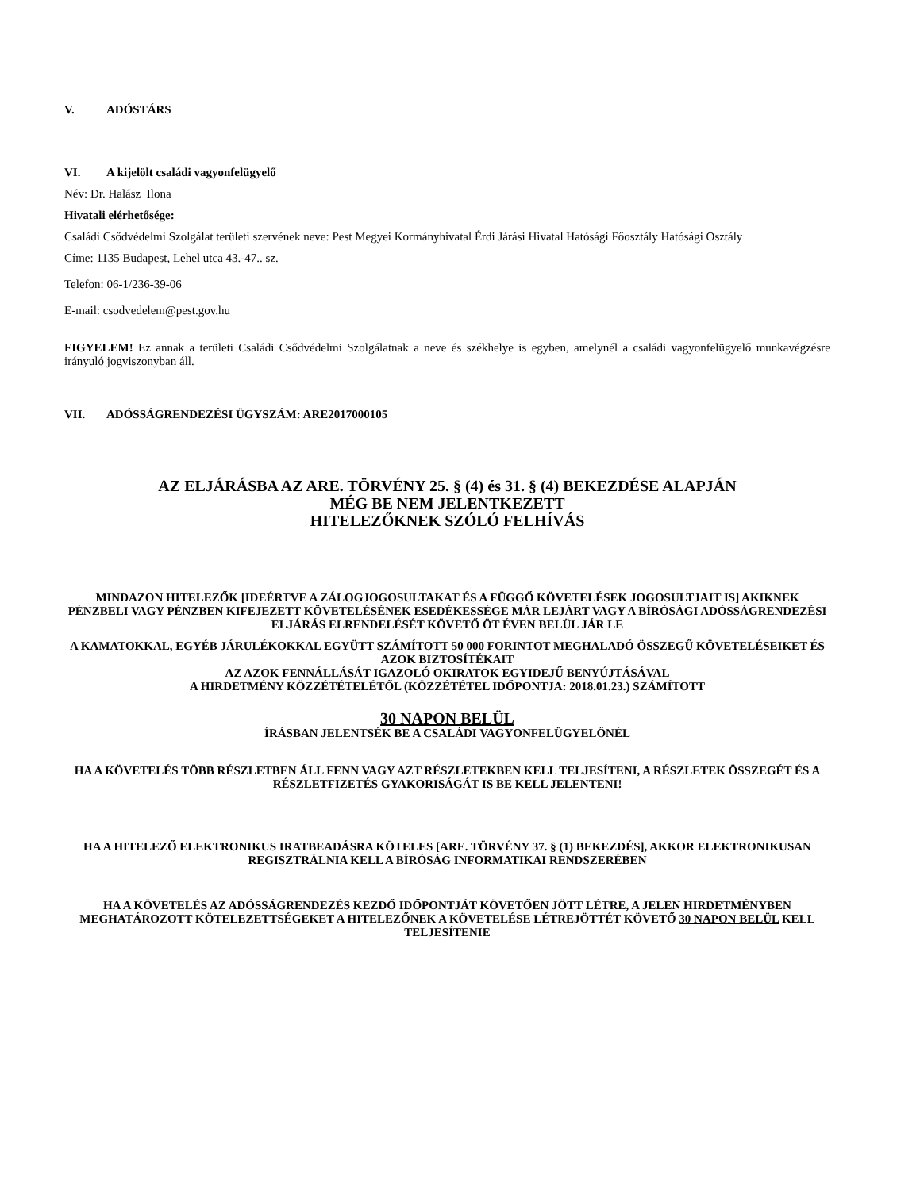V. ADÓSTÁRS
VI. A kijelölt családi vagyonfelügyelő
Név: Dr. Halász Ilona
Hivatali elérhetősége:
Családi Csődvédelmi Szolgálat területi szervének neve: Pest Megyei Kormányhivatal Érdi Járási Hivatal Hatósági Főosztály Hatósági Osztály
Címe: 1135 Budapest, Lehel utca 43.-47.. sz.
Telefon: 06-1/236-39-06
E-mail: csodvedelem@pest.gov.hu
FIGYELEM! Ez annak a területi Családi Csődvédelmi Szolgálatnak a neve és székhelye is egyben, amelynél a családi vagyonfelügyelő munkavégzésre irányuló jogviszonyban áll.
VII. ADÓSSÁGRENDEZÉSI ÜGYSZÁM: ARE2017000105
AZ ELJÁRÁSBA AZ ARE. TÖRVÉNY 25. § (4) és 31. § (4) BEKEZDÉSE ALAPJÁN
MÉG BE NEM JELENTKEZETT
HITELEZŐKNEK SZÓLÓ FELHÍVÁS
MINDAZON HITELEZŐK [IDEÉRTVE A ZÁLOGJOGOSULTAKAT ÉS A FÜGGŐ KÖVETELÉSEK JOGOSULTJAIT IS] AKIKNEK PÉNZBELI VAGY PÉNZBEN KIFEJEZETT KÖVETELÉSÉNEK ESEDÉKESSÉGE MÁR LEJÁRT VAGY A BÍRÓSÁGI ADÓSSÁGRENDEZÉSI ELJÁRÁS ELRENDELÉSÉT KÖVETŐ ÖT ÉVEN BELÜL JÁR LE
A KAMATOKKAL, EGYÉB JÁRULÉKOKKAL EGYÜTT SZÁMÍTOTT 50 000 FORINTOT MEGHALADÓ ÖSSZEGŰ KÖVETELÉSEIKET ÉS AZOK BIZTOSÍTÉKAIT
– AZ AZOK FENNÁLLÁSÁT IGAZOLÓ OKIRATOK EGYIDEJŰ BENYÚJTÁSÁVAL –
A HIRDETMÉNY KÖZZÉTÉTELÉTŐL (KÖZZÉTÉTEL IDŐPONTJA: 2018.01.23.) SZÁMÍTOTT
30 NAPON BELÜL
ÍRÁSBAN JELENTSÉK BE A CSALÁDI VAGYONFELÜGYELŐNÉL
HA A KÖVETELÉS TÖBB RÉSZLETBEN ÁLL FENN VAGY AZT RÉSZLETEKBEN KELL TELJESÍTENI, A RÉSZLETEK ÖSSZEGÉT ÉS A RÉSZLETFIZETÉS GYAKORISÁGÁT IS BE KELL JELENTENI!
HA A HITELEZŐ ELEKTRONIKUS IRATBEADÁSRA KÖTELES [ARE. TÖRVÉNY 37. § (1) BEKEZDÉS], AKKOR ELEKTRONIKUSAN REGISZTRÁLNIA KELL A BÍRÓSÁG INFORMATIKAI RENDSZERÉBEN
HA A KÖVETELÉS AZ ADÓSSÁGRENDEZÉS KEZDŐ IDŐPONTJÁT KÖVETŐEN JÖTT LÉTRE, A JELEN HIRDETMÉNYBEN MEGHATÁROZOTT KÖTELEZETTSÉGEKET A HITELEZŐNEK A KÖVETELÉSE LÉTREJÖTTÉT KÖVETŐ 30 NAPON BELÜL KELL TELJESÍTENIE